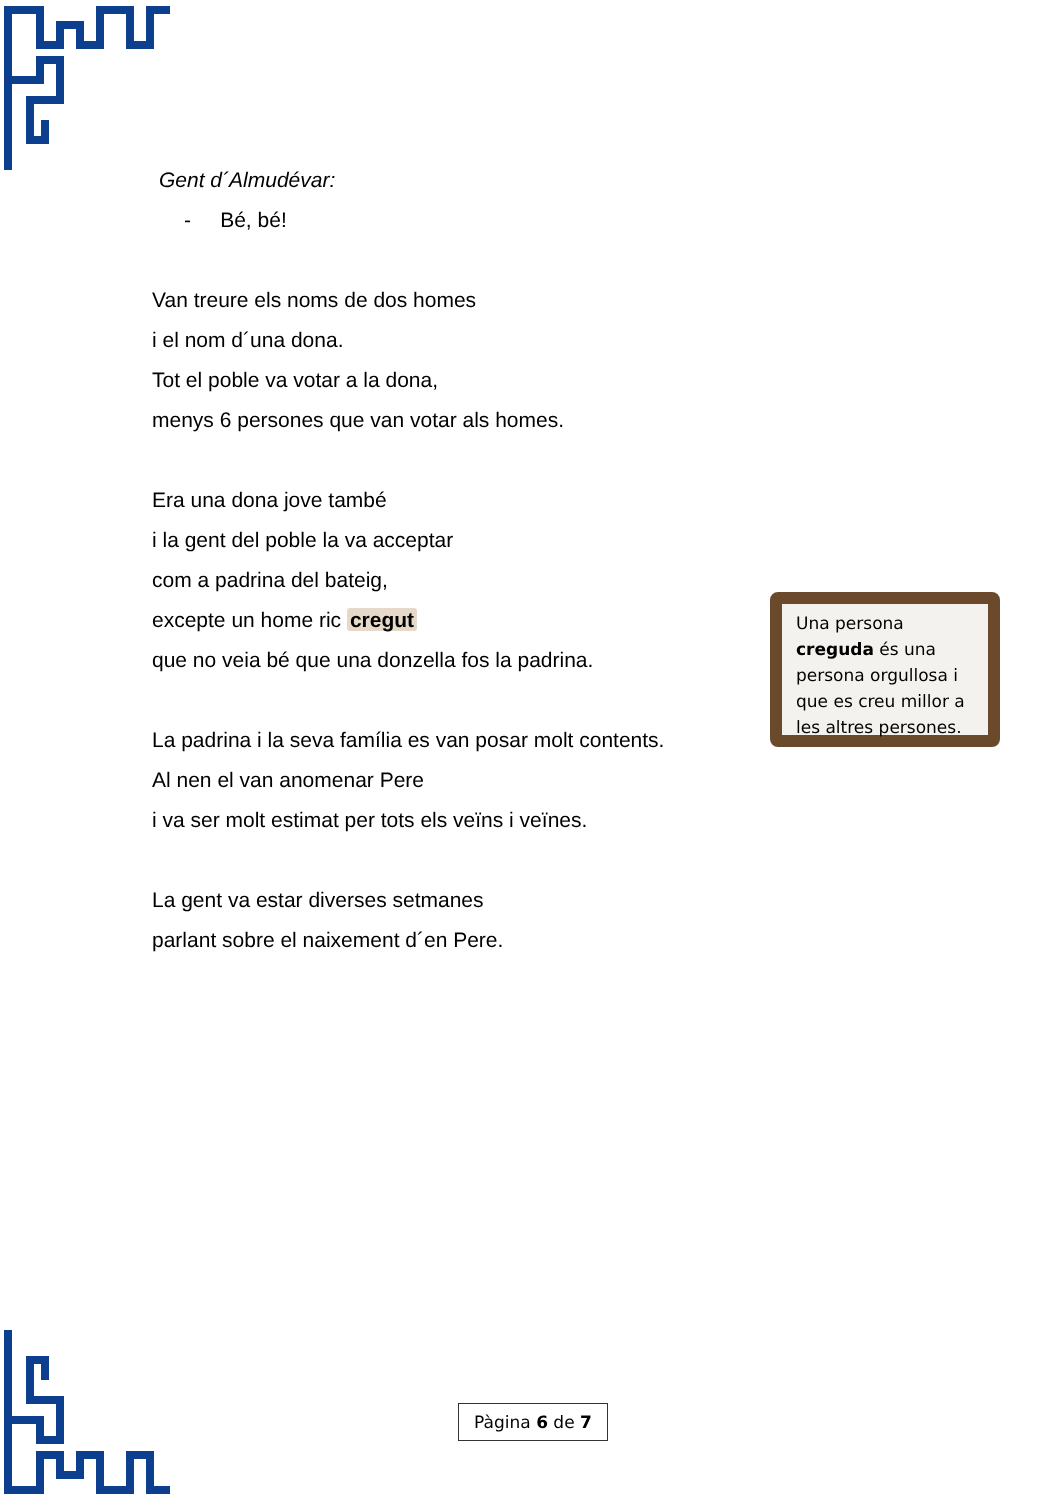Gent d´Almudévar:
- Bé, bé!
Van treure els noms de dos homes
i el nom d´una dona.
Tot el poble va votar a la dona,
menys 6 persones que van votar als homes.
Era una dona jove també
i la gent del poble la va acceptar
com a padrina del bateig,
excepte un home ric cregut
que no veia bé que una donzella fos la padrina.
La padrina i la seva família es van posar molt contents.
Al nen el van anomenar Pere
i va ser molt estimat per tots els veïns i veïnes.
La gent va estar diverses setmanes
parlant sobre el naixement d´en Pere.
Una persona creguda és una persona orgullosa i que es creu millor a les altres persones.
Pàgina 6 de 7